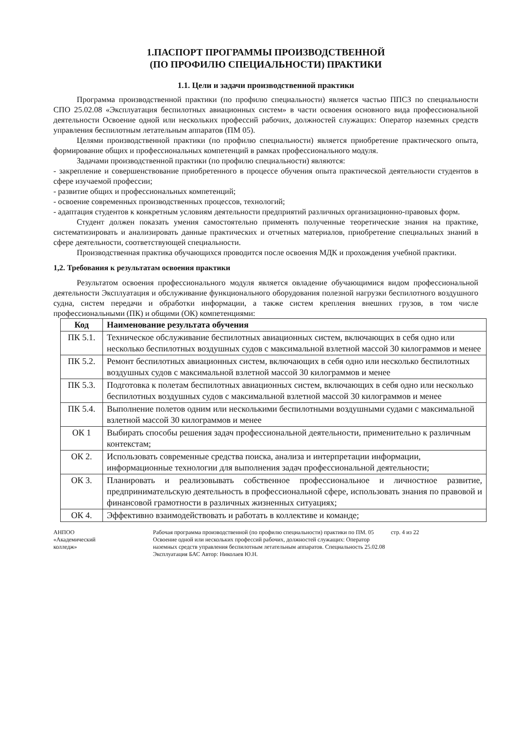1.ПАСПОРТ ПРОГРАММЫ ПРОИЗВОДСТВЕННОЙ
(ПО ПРОФИЛЮ СПЕЦИАЛЬНОСТИ) ПРАКТИКИ
1.1. Цели и задачи производственной практики
Программа производственной практики (по профилю специальности) является частью ППСЗ по специальности СПО 25.02.08 «Эксплуатация беспилотных авиационных систем» в части освоения основного вида профессиональной деятельности Освоение одной или нескольких профессий рабочих, должностей служащих: Оператор наземных средств управления беспилотным летательным аппаратов (ПМ 05).
Целями производственной практики (по профилю специальности) является приобретение практического опыта, формирование общих и профессиональных компетенций в рамках профессионального модуля.
Задачами производственной практики (по профилю специальности) являются:
- закрепление и совершенствование приобретенного в процессе обучения опыта практической деятельности студентов в сфере изучаемой профессии;
- развитие общих и профессиональных компетенций;
- освоение современных производственных процессов, технологий;
- адаптация студентов к конкретным условиям деятельности предприятий различных организационно-правовых форм.
Студент должен показать умения самостоятельно применять полученные теоретические знания на практике, систематизировать и анализировать данные практических и отчетных материалов, приобретение специальных знаний в сфере деятельности, соответствующей специальности.
Производственная практика обучающихся проводится после освоения МДК и прохождения учебной практики.
1,2. Требования к результатам освоения практики
Результатом освоения профессионального модуля является овладение обучающимися видом профессиональной деятельности Эксплуатация и обслуживание функционального оборудования полезной нагрузки беспилотного воздушного судна, систем передачи и обработки информации, а также систем крепления внешних грузов, в том числе профессиональными (ПК) и общими (ОК) компетенциями:
| Код | Наименование результата обучения |
| --- | --- |
| ПК 5.1. | Техническое обслуживание беспилотных авиационных систем, включающих в себя одно или несколько беспилотных воздушных судов с максимальной взлетной массой 30 килограммов и менее |
| ПК 5.2. | Ремонт беспилотных авиационных систем, включающих в себя одно или несколько беспилотных воздушных судов с максимальной взлетной массой 30 килограммов и менее |
| ПК 5.3. | Подготовка к полетам беспилотных авиационных систем, включающих в себя одно или несколько беспилотных воздушных судов с максимальной взлетной массой 30 килограммов и менее |
| ПК 5.4. | Выполнение полетов одним или несколькими беспилотными воздушными судами с максимальной взлетной массой 30 килограммов и менее |
| ОК 1 | Выбирать способы решения задач профессиональной деятельности, применительно к различным контекстам; |
| ОК 2. | Использовать современные средства поиска, анализа и интерпретации информации, информационные технологии для выполнения задач профессиональной деятельности; |
| ОК 3. | Планировать и реализовывать собственное профессиональное и личностное развитие, предпринимательскую деятельность в профессиональной сфере, использовать знания по правовой и финансовой грамотности в различных жизненных ситуациях; |
| ОК 4. | Эффективно взаимодействовать и работать в коллективе и команде; |
АНПОО
«Академический
колледж»
Рабочая программа производственной (по профилю специальности) практики по ПМ. 05 Освоение одной или нескольких профессий рабочих, должностей служащих: Оператор наземных средств управления беспилотным летательным аппаратов. Специальность 25.02.08 Эксплуатация БАС Автор: Николаев Ю.Н.
стр. 4 из 22